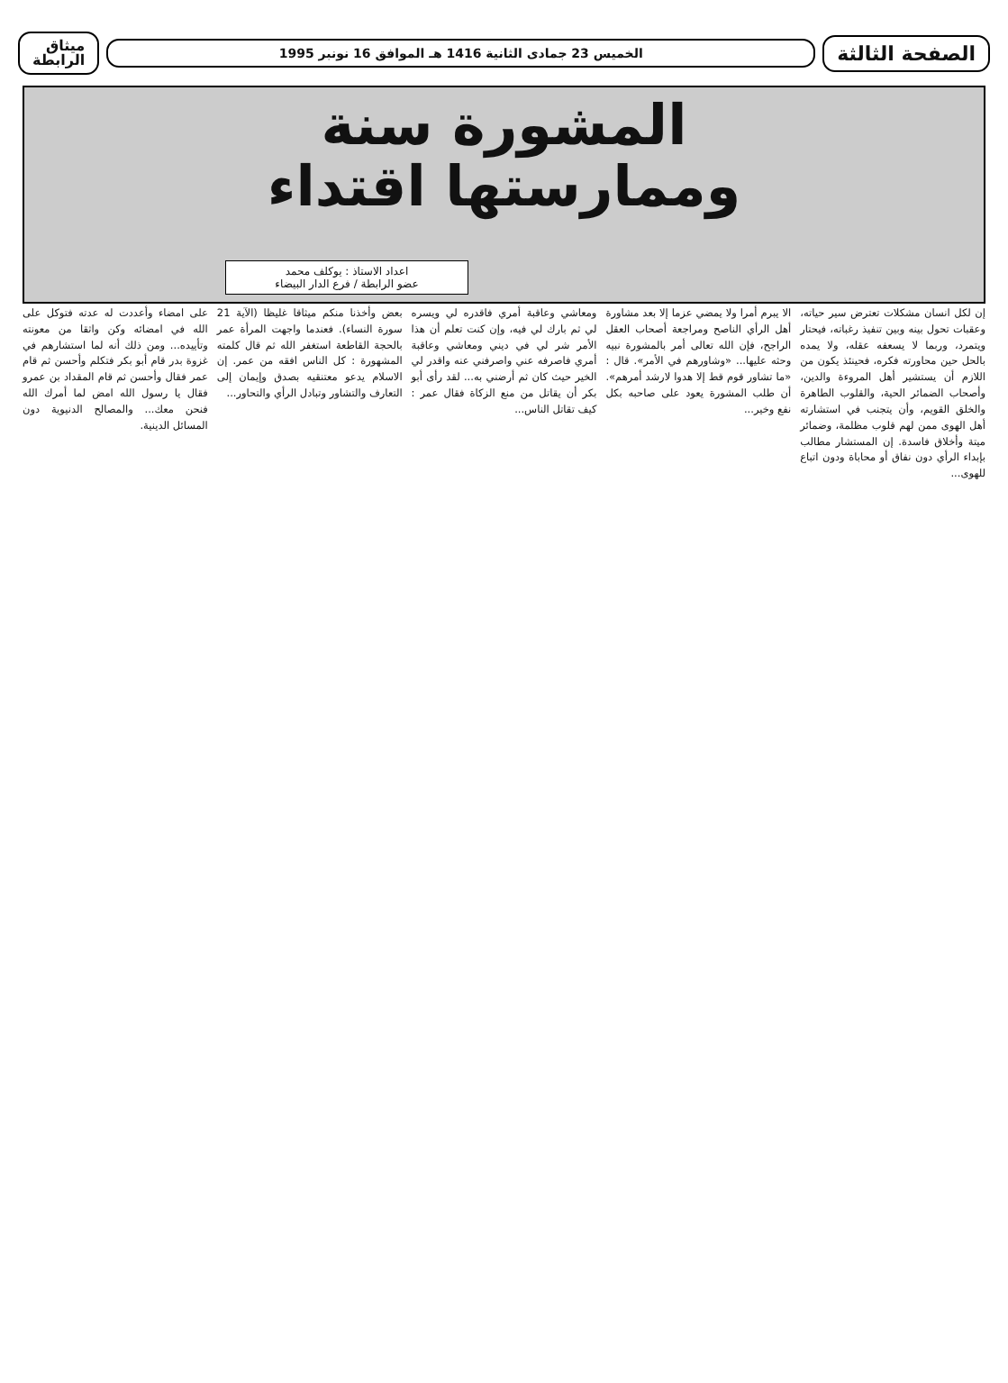الصفحة الثالثة
الخميس 23 جمادى الثانية 1416 هـ الموافق 16 نونبر 1995
ميثاق
الرابطة
المشورة سنة
وممارستها اقتداء
اعداد الاستاذ : يوكلف محمد
عضو الرابطة / فرع الدار البيضاء
إن لكل انسان مشكلات تعترض سير حياته، وعقبات تحول بينه وبين تنفيذ رغباته، فيحتار ويتمرد، وربما لا يسعفه عقله، ولا يمده بالحل حين محاورته فكره، فحينئذ يكون من اللازم أن يستشير أهل المروءة والدين، وأصحاب الضمائر الحية، والقلوب الطاهرة والخلق القويم، وأن يتجنب في استشارته أهل الهوى ممن لهم قلوب مظلمة، وضمائر ميتة وأخلاق فاسدة. إن المستشار مطالب بإبداء الرأي دون نفاق أو محاباة ودون اتباع للهوى...
الا يبرم أمرا ولا يمضي عزما إلا بعد مشاورة أهل الرأي الناصح ومراجعة أصحاب العقل الراجح، فإن الله تعالى أمر بالمشورة نبيه وحثه عليها... «وشاورهم في الأمر». قال : «ما تشاور قوم قط إلا هدوا لارشد أمرهم». أن طلب المشورة يعود على صاحبه بكل نفع وخير...
ومعاشي وعاقبة أمري فاقدره لي ويسره لي ثم بارك لي فيه، وإن كنت تعلم أن هذا الأمر شر لي في ديني ومعاشي وعاقبة أمري فاصرفه عني واصرفني عنه واقدر لي الخير حيث كان ثم أرضني به... لقد رأى أبو بكر أن يقاتل من منع الزكاة فقال عمر : كيف تقاتل الناس...
بعض وأخذنا منكم ميثاقا غليظا (الآية 21 سورة النساء). فعندما واجهت المرأة عمر بالحجة القاطعة استغفر الله ثم قال كلمته المشهورة : كل الناس افقه من عمر. إن الاسلام يدعو معتنقيه بصدق وإيمان إلى التعارف والتشاور وتبادل الرأي والتحاور...
على امضاء وأعددت له عدته فتوكل على الله في امضائه وكن واثقا من معونته وتأييده... ومن ذلك أنه لما استشارهم في غزوة بدر قام أبو بكر فتكلم وأحسن ثم قام عمر فقال وأحسن ثم قام المقداد بن عمرو فقال يا رسول الله امض لما أمرك الله فنحن معك... والمصالح الدنيوية دون المسائل الدينية.